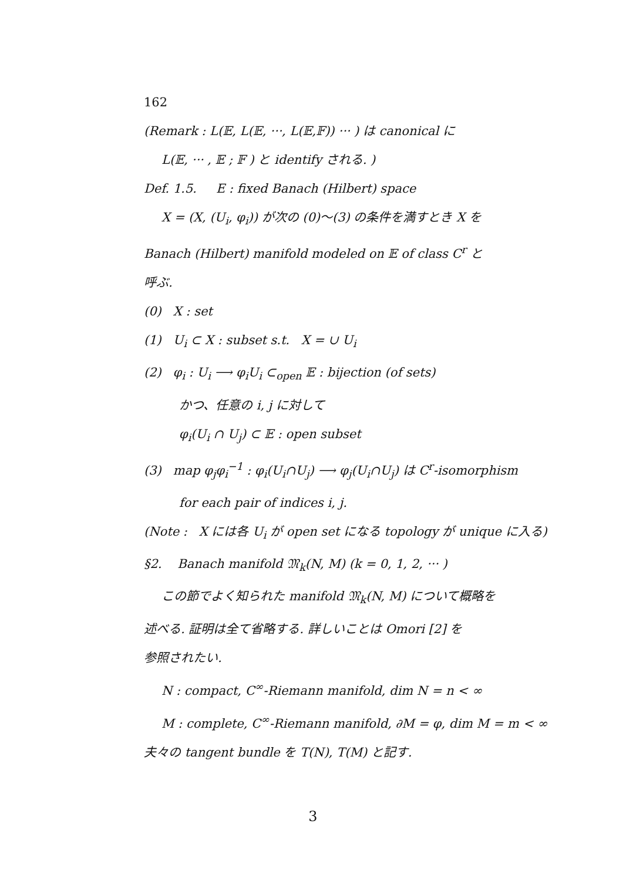162
(Remark : L(𝔼, L(𝔼, ···, L(𝔼,𝔽)) ··· ) は canonical に
L(𝔼, ··· , 𝔼 ; 𝔽 ) と identify される. )
Def. 1.5. E : fixed Banach (Hilbert) space
X = (X, (U<sub>i</sub>, φ<sub>i</sub>)) が次の (0)〜(3) の条件を満すとき X を
Banach (Hilbert) manifold modeled on 𝔼 of class C<sup>r</sup> と
呼ぶ.
(0) X : set
(1) U<sub>i</sub> ⊂ X : subset s.t. X = ∪ U<sub>i</sub>
(2) φ<sub>i</sub> : U<sub>i</sub> ⟶ φ<sub>i</sub>U<sub>i</sub> ⊂<sub>open</sub> 𝔼 : bijection (of sets)
かつ、任意の i, j に対して
φ<sub>i</sub>(U<sub>i</sub> ∩ U<sub>j</sub>) ⊂ 𝔼 : open subset
(3) map φ<sub>j</sub>φ<sub>i</sub><sup>−1</sup> : φ<sub>i</sub>(U<sub>i</sub>∩U<sub>j</sub>) ⟶ φ<sub>j</sub>(U<sub>i</sub>∩U<sub>j</sub>) は C<sup>r</sup>-isomorphism
for each pair of indices i, j.
(Note : X には各 U<sub>i</sub> が open set になる topology が unique に入る)
§2. Banach manifold 𝔐<sub>k</sub>(N, M) (k = 0, 1, 2, ··· )
この節でよく知られた manifold 𝔐<sub>k</sub>(N, M) について概略を
述べる. 証明は全て省略する. 詳しいことは Omori [2] を
参照されたい.
N : compact, C<sup>∞</sup>-Riemann manifold, dim N = n < ∞
M : complete, C<sup>∞</sup>-Riemann manifold, ∂M = φ, dim M = m < ∞
夫々の tangent bundle を T(N), T(M) と記す.
3